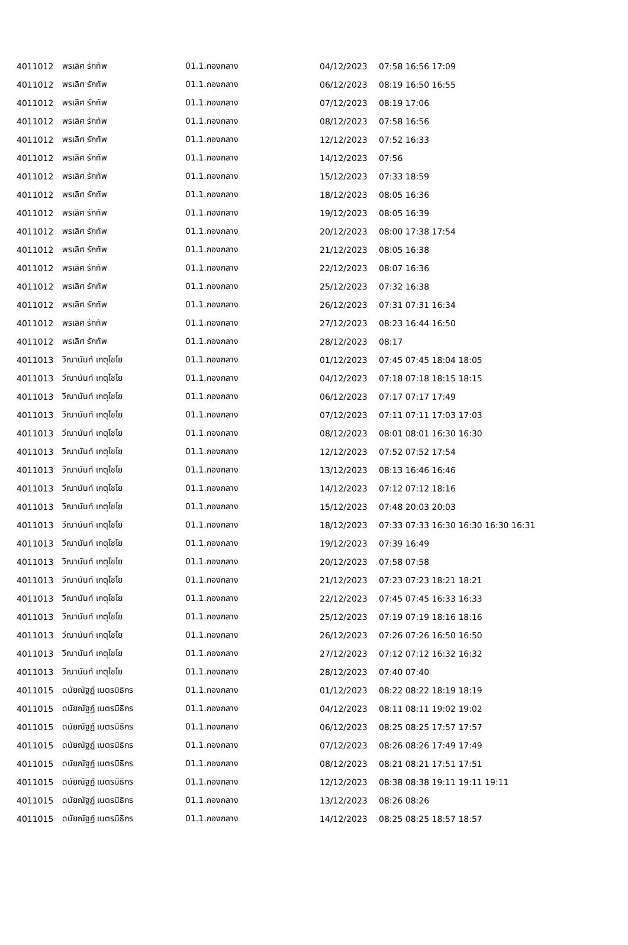| 4011012 | พรเลิศ รักทัพ | 01.1.กองกลาง | 04/12/2023 | 07:58 16:56 17:09 |
| 4011012 | พรเลิศ รักทัพ | 01.1.กองกลาง | 06/12/2023 | 08:19 16:50 16:55 |
| 4011012 | พรเลิศ รักทัพ | 01.1.กองกลาง | 07/12/2023 | 08:19 17:06 |
| 4011012 | พรเลิศ รักทัพ | 01.1.กองกลาง | 08/12/2023 | 07:58 16:56 |
| 4011012 | พรเลิศ รักทัพ | 01.1.กองกลาง | 12/12/2023 | 07:52 16:33 |
| 4011012 | พรเลิศ รักทัพ | 01.1.กองกลาง | 14/12/2023 | 07:56 |
| 4011012 | พรเลิศ รักทัพ | 01.1.กองกลาง | 15/12/2023 | 07:33 18:59 |
| 4011012 | พรเลิศ รักทัพ | 01.1.กองกลาง | 18/12/2023 | 08:05 16:36 |
| 4011012 | พรเลิศ รักทัพ | 01.1.กองกลาง | 19/12/2023 | 08:05 16:39 |
| 4011012 | พรเลิศ รักทัพ | 01.1.กองกลาง | 20/12/2023 | 08:00 17:38 17:54 |
| 4011012 | พรเลิศ รักทัพ | 01.1.กองกลาง | 21/12/2023 | 08:05 16:38 |
| 4011012 | พรเลิศ รักทัพ | 01.1.กองกลาง | 22/12/2023 | 08:07 16:36 |
| 4011012 | พรเลิศ รักทัพ | 01.1.กองกลาง | 25/12/2023 | 07:32 16:38 |
| 4011012 | พรเลิศ รักทัพ | 01.1.กองกลาง | 26/12/2023 | 07:31 07:31 16:34 |
| 4011012 | พรเลิศ รักทัพ | 01.1.กองกลาง | 27/12/2023 | 08:23 16:44 16:50 |
| 4011012 | พรเลิศ รักทัพ | 01.1.กองกลาง | 28/12/2023 | 08:17 |
| 4011013 | วีณานันท์ เกตุไชโย | 01.1.กองกลาง | 01/12/2023 | 07:45 07:45 18:04 18:05 |
| 4011013 | วีณานันท์ เกตุไชโย | 01.1.กองกลาง | 04/12/2023 | 07:18 07:18 18:15 18:15 |
| 4011013 | วีณานันท์ เกตุไชโย | 01.1.กองกลาง | 06/12/2023 | 07:17 07:17 17:49 |
| 4011013 | วีณานันท์ เกตุไชโย | 01.1.กองกลาง | 07/12/2023 | 07:11 07:11 17:03 17:03 |
| 4011013 | วีณานันท์ เกตุไชโย | 01.1.กองกลาง | 08/12/2023 | 08:01 08:01 16:30 16:30 |
| 4011013 | วีณานันท์ เกตุไชโย | 01.1.กองกลาง | 12/12/2023 | 07:52 07:52 17:54 |
| 4011013 | วีณานันท์ เกตุไชโย | 01.1.กองกลาง | 13/12/2023 | 08:13 16:46 16:46 |
| 4011013 | วีณานันท์ เกตุไชโย | 01.1.กองกลาง | 14/12/2023 | 07:12 07:12 18:16 |
| 4011013 | วีณานันท์ เกตุไชโย | 01.1.กองกลาง | 15/12/2023 | 07:48 20:03 20:03 |
| 4011013 | วีณานันท์ เกตุไชโย | 01.1.กองกลาง | 18/12/2023 | 07:33 07:33 16:30 16:30 16:30 16:31 |
| 4011013 | วีณานันท์ เกตุไชโย | 01.1.กองกลาง | 19/12/2023 | 07:39 16:49 |
| 4011013 | วีณานันท์ เกตุไชโย | 01.1.กองกลาง | 20/12/2023 | 07:58 07:58 |
| 4011013 | วีณานันท์ เกตุไชโย | 01.1.กองกลาง | 21/12/2023 | 07:23 07:23 18:21 18:21 |
| 4011013 | วีณานันท์ เกตุไชโย | 01.1.กองกลาง | 22/12/2023 | 07:45 07:45 16:33 16:33 |
| 4011013 | วีณานันท์ เกตุไชโย | 01.1.กองกลาง | 25/12/2023 | 07:19 07:19 18:16 18:16 |
| 4011013 | วีณานันท์ เกตุไชโย | 01.1.กองกลาง | 26/12/2023 | 07:26 07:26 16:50 16:50 |
| 4011013 | วีณานันท์ เกตุไชโย | 01.1.กองกลาง | 27/12/2023 | 07:12 07:12 16:32 16:32 |
| 4011013 | วีณานันท์ เกตุไชโย | 01.1.กองกลาง | 28/12/2023 | 07:40 07:40 |
| 4011015 | ดนัยณัฐฏ์ เนตรนิธิกร | 01.1.กองกลาง | 01/12/2023 | 08:22 08:22 18:19 18:19 |
| 4011015 | ดนัยณัฐฏ์ เนตรนิธิกร | 01.1.กองกลาง | 04/12/2023 | 08:11 08:11 19:02 19:02 |
| 4011015 | ดนัยณัฐฏ์ เนตรนิธิกร | 01.1.กองกลาง | 06/12/2023 | 08:25 08:25 17:57 17:57 |
| 4011015 | ดนัยณัฐฏ์ เนตรนิธิกร | 01.1.กองกลาง | 07/12/2023 | 08:26 08:26 17:49 17:49 |
| 4011015 | ดนัยณัฐฏ์ เนตรนิธิกร | 01.1.กองกลาง | 08/12/2023 | 08:21 08:21 17:51 17:51 |
| 4011015 | ดนัยณัฐฏ์ เนตรนิธิกร | 01.1.กองกลาง | 12/12/2023 | 08:38 08:38 19:11 19:11 19:11 |
| 4011015 | ดนัยณัฐฏ์ เนตรนิธิกร | 01.1.กองกลาง | 13/12/2023 | 08:26 08:26 |
| 4011015 | ดนัยณัฐฏ์ เนตรนิธิกร | 01.1.กองกลาง | 14/12/2023 | 08:25 08:25 18:57 18:57 |